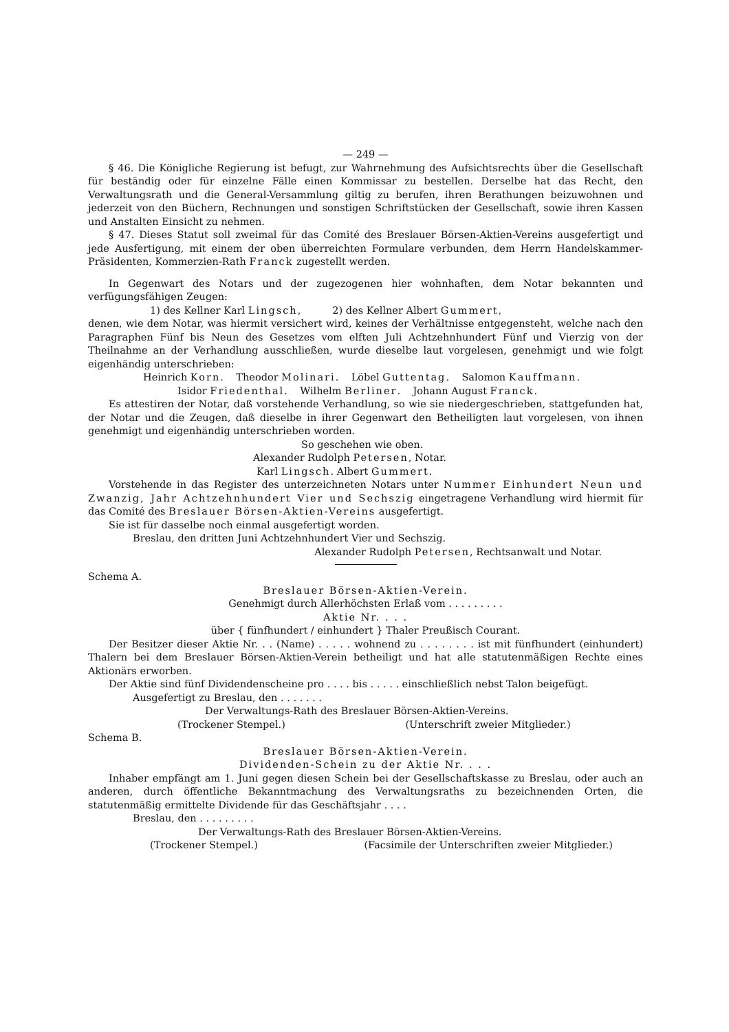— 249 —
§ 46. Die Königliche Regierung ist befugt, zur Wahrnehmung des Aufsichtsrechts über die Gesellschaft für beständig oder für einzelne Fälle einen Kommissar zu bestellen. Derselbe hat das Recht, den Verwaltungsrath und die General-Versammlung giltig zu berufen, ihren Berathungen beizuwohnen und jederzeit von den Büchern, Rechnungen und sonstigen Schriftstücken der Gesellschaft, sowie ihren Kassen und Anstalten Einsicht zu nehmen.
§ 47. Dieses Statut soll zweimal für das Comité des Breslauer Börsen-Aktien-Vereins ausgefertigt und jede Ausfertigung, mit einem der oben überreichten Formulare verbunden, dem Herrn Handelskammer-Präsidenten, Kommerzien-Rath Franck zugestellt werden.
In Gegenwart des Notars und der zugezogenen hier wohnhaften, dem Notar bekannten und verfügungsfähigen Zeugen:
1) des Kellner Karl Lingsch, 2) des Kellner Albert Gummert,
denen, wie dem Notar, was hiermit versichert wird, keines der Verhältnisse entgegensteht, welche nach den Paragraphen Fünf bis Neun des Gesetzes vom elften Juli Achtzehnhundert Fünf und Vierzig von der Theilnahme an der Verhandlung ausschließen, wurde dieselbe laut vorgelesen, genehmigt und wie folgt eigenhändig unterschrieben:
Heinrich Korn. Theodor Molinari. Löbel Guttentag. Salomon Kauffmann.
Isidor Friedenthal. Wilhelm Berliner. Johann August Franck.
Es attestiren der Notar, daß vorstehende Verhandlung, so wie sie niedergeschrieben, stattgefunden hat, der Notar und die Zeugen, daß dieselbe in ihrer Gegenwart den Betheiligten laut vorgelesen, von ihnen genehmigt und eigenhändig unterschrieben worden.
So geschehen wie oben.
Alexander Rudolph Petersen, Notar.
Karl Lingsch. Albert Gummert.
Vorstehende in das Register des unterzeichneten Notars unter Nummer Einhundert Neun und Zwanzig, Jahr Achtzehnhundert Vier und Sechszig eingetragene Verhandlung wird hiermit für das Comité des Breslauer Börsen-Aktien-Vereins ausgefertigt.
Sie ist für dasselbe noch einmal ausgefertigt worden.
Breslau, den dritten Juni Achtzehnhundert Vier und Sechszig.
Alexander Rudolph Petersen, Rechtsanwalt und Notar.
Schema A.
Breslauer Börsen-Aktien-Verein.
Genehmigt durch Allerhöchsten Erlaß vom . . . . . . . . .
Aktie Nr. . . .
über { fünfhundert / einhundert } Thaler Preußisch Courant.
Der Besitzer dieser Aktie Nr. . . (Name) . . . . . wohnend zu . . . . . . . . ist mit fünfhundert (einhundert) Thalern bei dem Breslauer Börsen-Aktien-Verein betheiligt und hat alle statutenmäßigen Rechte eines Aktionärs erworben.
Der Aktie sind fünf Dividendenscheine pro . . . . bis . . . . . einschließlich nebst Talon beigefügt.
Ausgefertigt zu Breslau, den . . . . . . .
Der Verwaltungs-Rath des Breslauer Börsen-Aktien-Vereins.
(Trockener Stempel.) (Unterschrift zweier Mitglieder.)
Schema B.
Breslauer Börsen-Aktien-Verein.
Dividenden-Schein zu der Aktie Nr. . . .
Inhaber empfängt am 1. Juni gegen diesen Schein bei der Gesellschaftskasse zu Breslau, oder auch an anderen, durch öffentliche Bekanntmachung des Verwaltungsraths zu bezeichnenden Orten, die statutenmäßig ermittelte Dividende für das Geschäftsjahr . . . .
Breslau, den . . . . . . . . .
Der Verwaltungs-Rath des Breslauer Börsen-Aktien-Vereins.
(Trockener Stempel.) (Facsimile der Unterschriften zweier Mitglieder.)